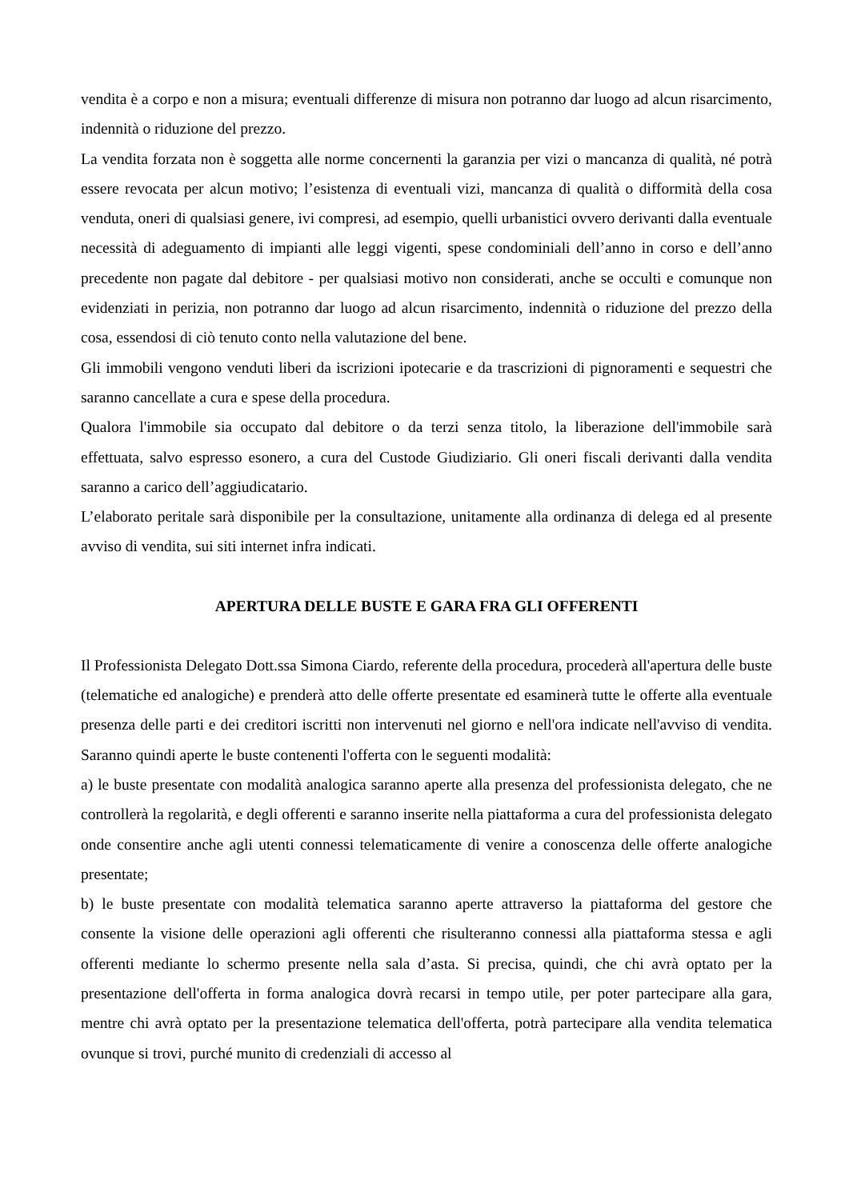vendita è a corpo e non a misura; eventuali differenze di misura non potranno dar luogo ad alcun risarcimento, indennità o riduzione del prezzo.
La vendita forzata non è soggetta alle norme concernenti la garanzia per vizi o mancanza di qualità, né potrà essere revocata per alcun motivo; l’esistenza di eventuali vizi, mancanza di qualità o difformità della cosa venduta, oneri di qualsiasi genere, ivi compresi, ad esempio, quelli urbanistici ovvero derivanti dalla eventuale necessità di adeguamento di impianti alle leggi vigenti, spese condominiali dell’anno in corso e dell’anno precedente non pagate dal debitore - per qualsiasi motivo non considerati, anche se occulti e comunque non evidenziati in perizia, non potranno dar luogo ad alcun risarcimento, indennità o riduzione del prezzo della cosa, essendosi di ciò tenuto conto nella valutazione del bene.
Gli immobili vengono venduti liberi da iscrizioni ipotecarie e da trascrizioni di pignoramenti e sequestri che saranno cancellate a cura e spese della procedura.
Qualora l'immobile sia occupato dal debitore o da terzi senza titolo, la liberazione dell'immobile sarà effettuata, salvo espresso esonero, a cura del Custode Giudiziario. Gli oneri fiscali derivanti dalla vendita saranno a carico dell’aggiudicatario.
L’elaborato peritale sarà disponibile per la consultazione, unitamente alla ordinanza di delega ed al presente avviso di vendita, sui siti internet infra indicati.
APERTURA DELLE BUSTE E GARA FRA GLI OFFERENTI
Il Professionista Delegato Dott.ssa Simona Ciardo, referente della procedura, procederà all'apertura delle buste (telematiche ed analogiche) e prenderà atto delle offerte presentate ed esaminerà tutte le offerte alla eventuale presenza delle parti e dei creditori iscritti non intervenuti nel giorno e nell'ora indicate nell'avviso di vendita. Saranno quindi aperte le buste contenenti l'offerta con le seguenti modalità:
a) le buste presentate con modalità analogica saranno aperte alla presenza del professionista delegato, che ne controllerà la regolarità, e degli offerenti e saranno inserite nella piattaforma a cura del professionista delegato onde consentire anche agli utenti connessi telematicamente di venire a conoscenza delle offerte analogiche presentate;
b) le buste presentate con modalità telematica saranno aperte attraverso la piattaforma del gestore che consente la visione delle operazioni agli offerenti che risulteranno connessi alla piattaforma stessa e agli offerenti mediante lo schermo presente nella sala d’asta. Si precisa, quindi, che chi avrà optato per la presentazione dell'offerta in forma analogica dovrà recarsi in tempo utile, per poter partecipare alla gara, mentre chi avrà optato per la presentazione telematica dell'offerta, potrà partecipare alla vendita telematica ovunque si trovi, purché munito di credenziali di accesso al